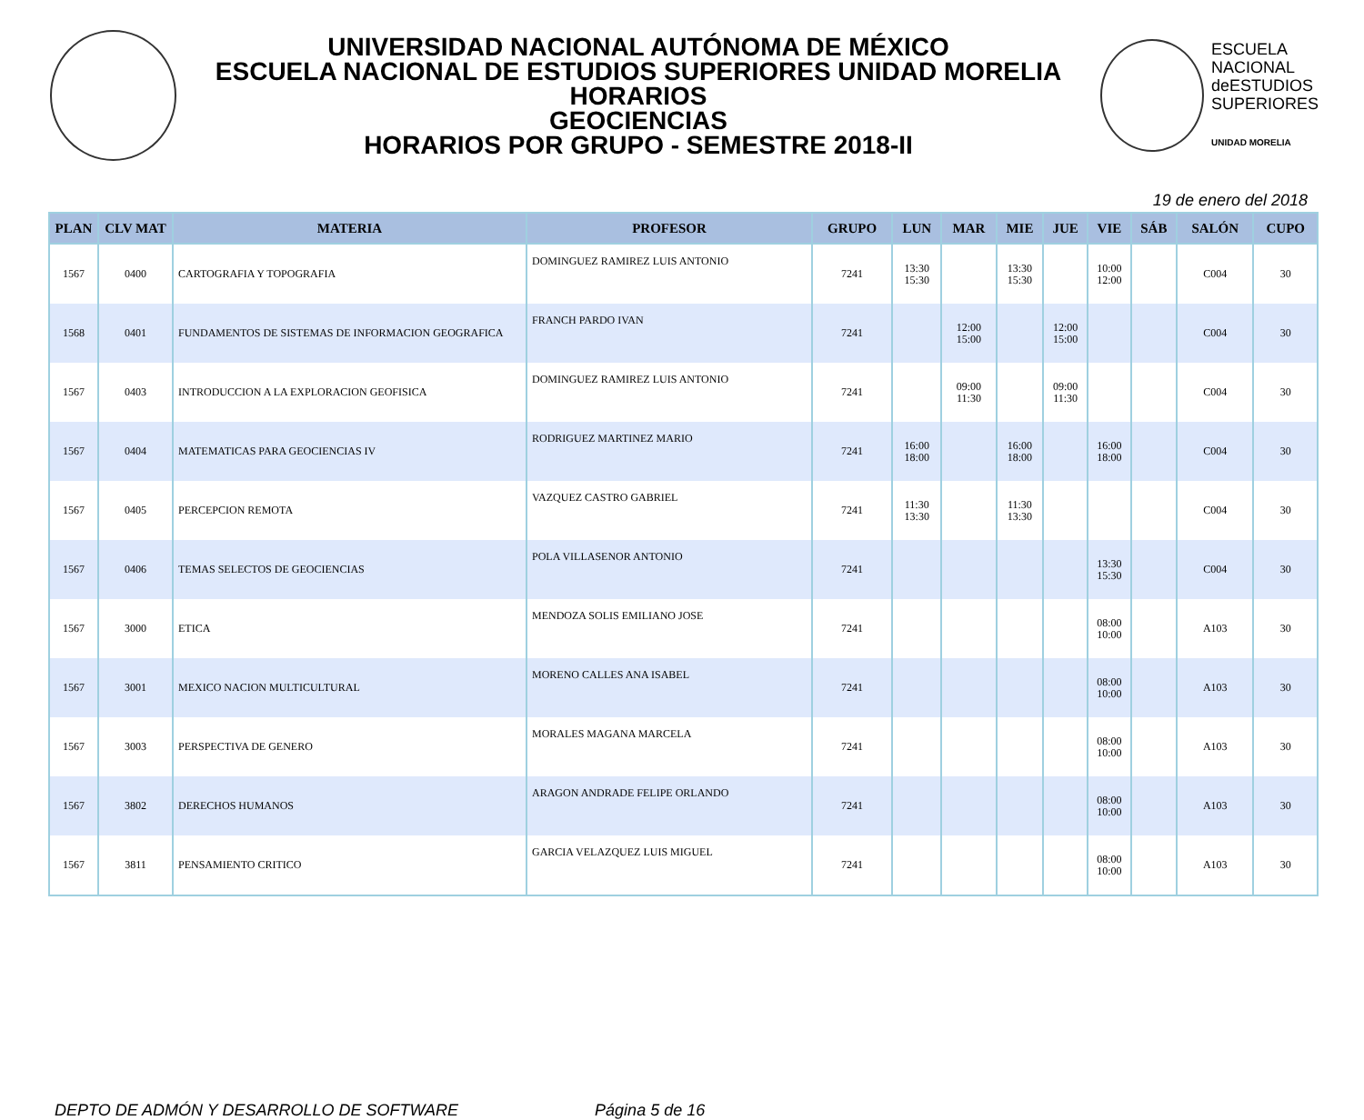UNIVERSIDAD NACIONAL AUTÓNOMA DE MÉXICO
ESCUELA NACIONAL DE ESTUDIOS SUPERIORES UNIDAD MORELIA
HORARIOS
GEOCIENCIAS
HORARIOS POR GRUPO - SEMESTRE 2018-II
ESCUELA
NACIONAL
deESTUDIOS
SUPERIORES
UNIDAD MORELIA
19 de enero del 2018
| PLAN | CLV MAT | MATERIA | PROFESOR | GRUPO | LUN | MAR | MIE | JUE | VIE | SÁB | SALÓN | CUPO |
| --- | --- | --- | --- | --- | --- | --- | --- | --- | --- | --- | --- | --- |
| 1567 | 0400 | CARTOGRAFIA Y TOPOGRAFIA | DOMINGUEZ RAMIREZ LUIS ANTONIO | 7241 | 13:30 15:30 | | 13:30 15:30 | | 10:00 12:00 | | C004 | 30 |
| 1568 | 0401 | FUNDAMENTOS DE SISTEMAS DE INFORMACION GEOGRAFICA | FRANCH PARDO IVAN | 7241 | | 12:00 15:00 | | 12:00 15:00 | | | C004 | 30 |
| 1567 | 0403 | INTRODUCCION A LA EXPLORACION GEOFISICA | DOMINGUEZ RAMIREZ LUIS ANTONIO | 7241 | | 09:00 11:30 | | 09:00 11:30 | | | C004 | 30 |
| 1567 | 0404 | MATEMATICAS PARA GEOCIENCIAS IV | RODRIGUEZ MARTINEZ MARIO | 7241 | 16:00 18:00 | | 16:00 18:00 | | 16:00 18:00 | | C004 | 30 |
| 1567 | 0405 | PERCEPCION REMOTA | VAZQUEZ CASTRO GABRIEL | 7241 | 11:30 13:30 | | 11:30 13:30 | | | | C004 | 30 |
| 1567 | 0406 | TEMAS SELECTOS DE GEOCIENCIAS | POLA VILLASENOR ANTONIO | 7241 | | | | | 13:30 15:30 | | C004 | 30 |
| 1567 | 3000 | ETICA | MENDOZA SOLIS EMILIANO JOSE | 7241 | | | | | 08:00 10:00 | | A103 | 30 |
| 1567 | 3001 | MEXICO NACION MULTICULTURAL | MORENO CALLES ANA ISABEL | 7241 | | | | | 08:00 10:00 | | A103 | 30 |
| 1567 | 3003 | PERSPECTIVA DE GENERO | MORALES MAGANA MARCELA | 7241 | | | | | 08:00 10:00 | | A103 | 30 |
| 1567 | 3802 | DERECHOS HUMANOS | ARAGON ANDRADE FELIPE ORLANDO | 7241 | | | | | 08:00 10:00 | | A103 | 30 |
| 1567 | 3811 | PENSAMIENTO CRITICO | GARCIA VELAZQUEZ LUIS MIGUEL | 7241 | | | | | 08:00 10:00 | | A103 | 30 |
DEPTO DE ADMÓN Y DESARROLLO DE SOFTWARE Página 5 de 16